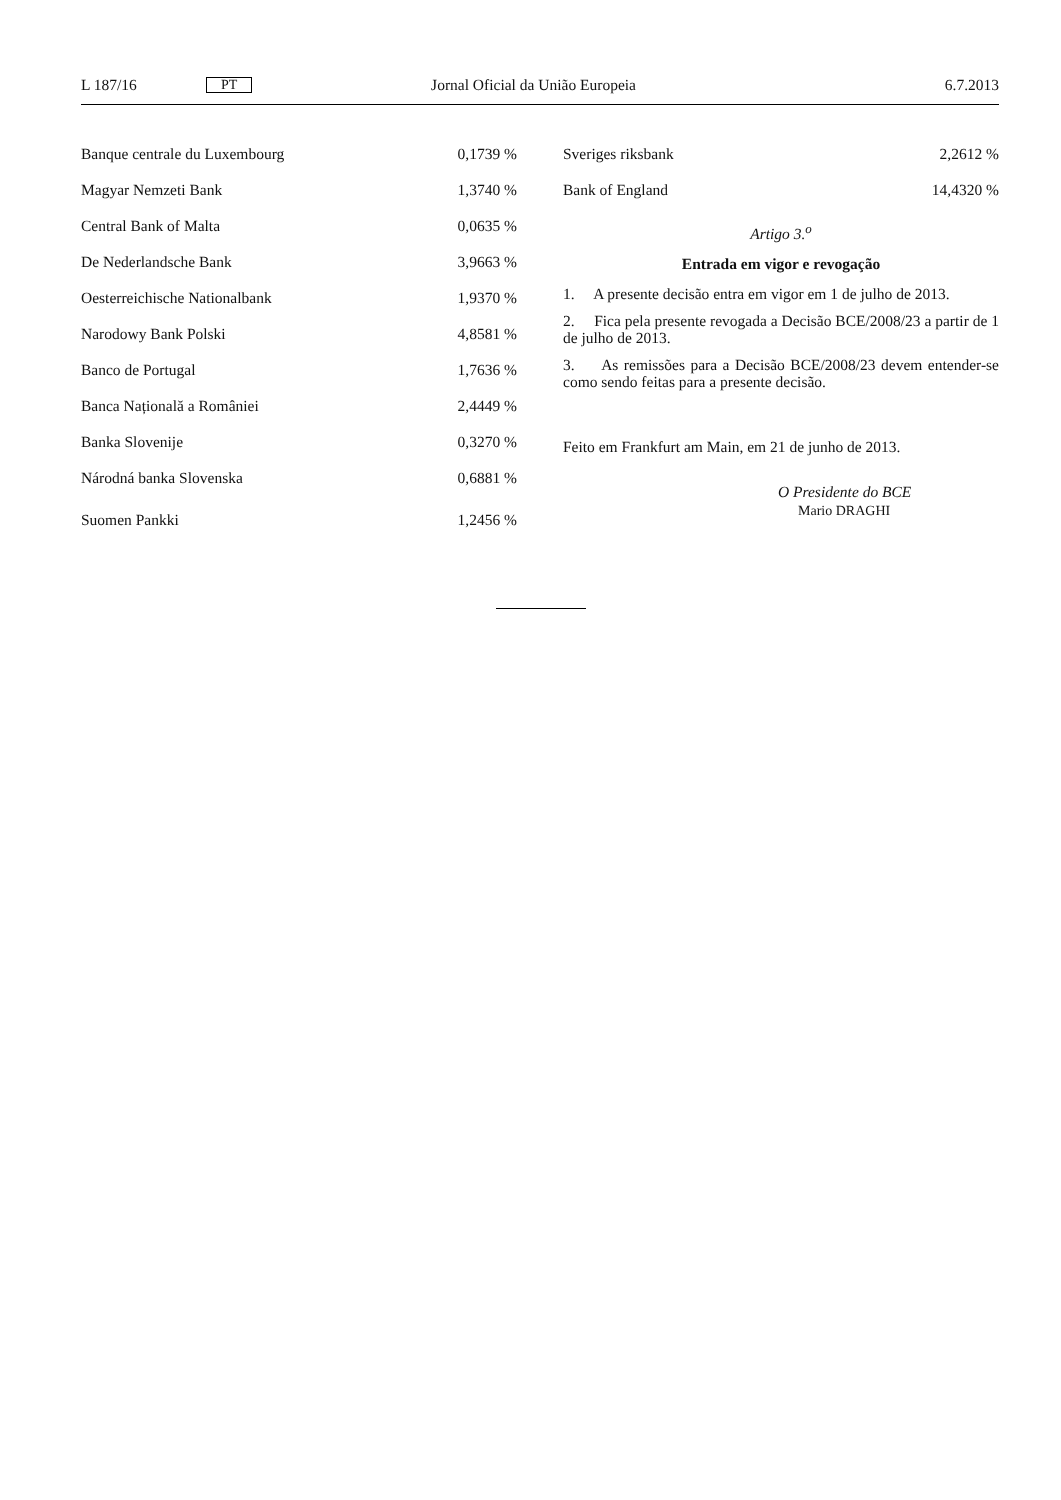L 187/16 PT Jornal Oficial da União Europeia 6.7.2013
| Banque centrale du Luxembourg | 0,1739 % |
| Magyar Nemzeti Bank | 1,3740 % |
| Central Bank of Malta | 0,0635 % |
| De Nederlandsche Bank | 3,9663 % |
| Oesterreichische Nationalbank | 1,9370 % |
| Narodowy Bank Polski | 4,8581 % |
| Banco de Portugal | 1,7636 % |
| Banca Națională a României | 2,4449 % |
| Banka Slovenije | 0,3270 % |
| Národná banka Slovenska | 0,6881 % |
| Suomen Pankki | 1,2456 % |
| Sveriges riksbank | 2,2612 % |
| Bank of England | 14,4320 % |
Artigo 3.<sup>o</sup>
Entrada em vigor e revogação
1. A presente decisão entra em vigor em 1 de julho de 2013.
2. Fica pela presente revogada a Decisão BCE/2008/23 a partir de 1 de julho de 2013.
3. As remissões para a Decisão BCE/2008/23 devem entender-se como sendo feitas para a presente decisão.
Feito em Frankfurt am Main, em 21 de junho de 2013.
O Presidente do BCE
Mario DRAGHI